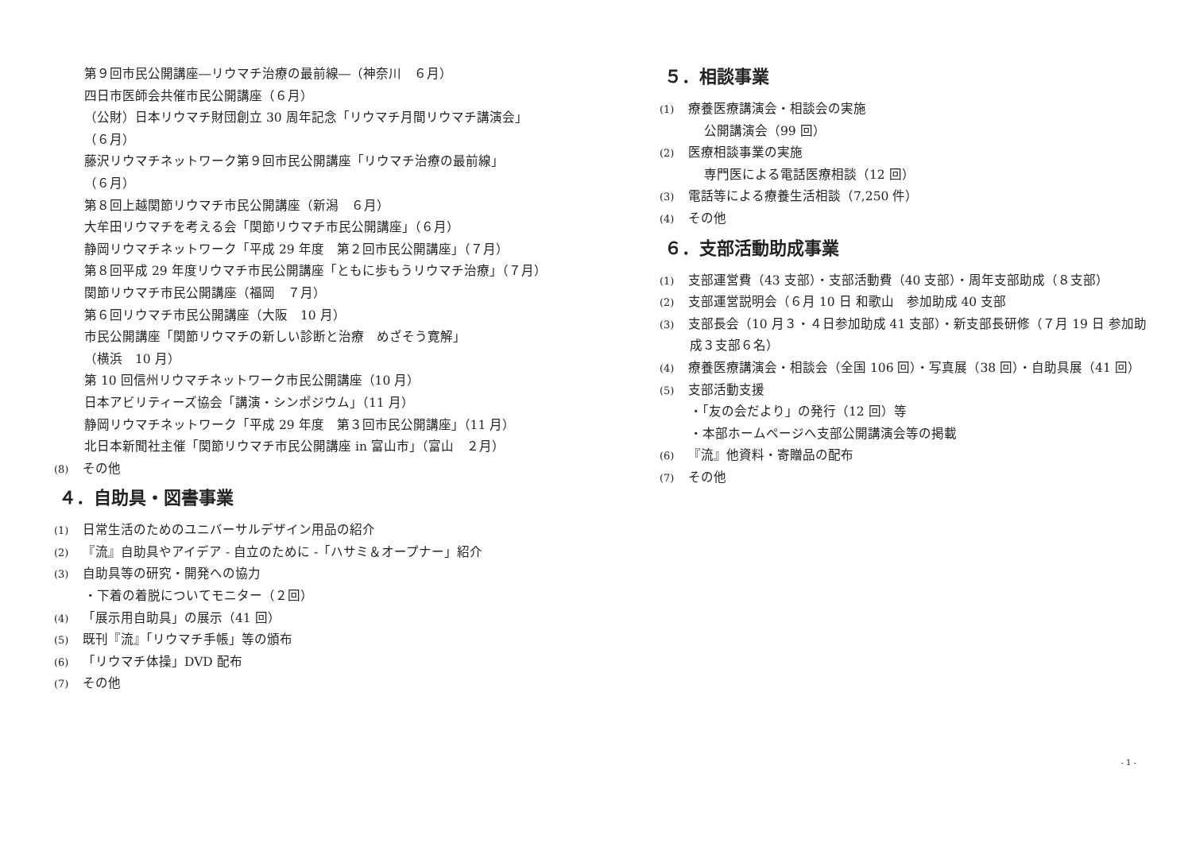第９回市民公開講座―リウマチ治療の最前線―（神奈川　６月）
四日市医師会共催市民公開講座（６月）
（公財）日本リウマチ財団創立 30 周年記念「リウマチ月間リウマチ講演会」
（６月）
藤沢リウマチネットワーク第９回市民公開講座「リウマチ治療の最前線」
（６月）
第８回上越関節リウマチ市民公開講座（新潟　６月）
大牟田リウマチを考える会「関節リウマチ市民公開講座」（６月）
静岡リウマチネットワーク「平成 29 年度　第２回市民公開講座」（７月）
第８回平成 29 年度リウマチ市民公開講座「ともに歩もうリウマチ治療」（７月）
関節リウマチ市民公開講座（福岡　７月）
第６回リウマチ市民公開講座（大阪　10 月）
市民公開講座「関節リウマチの新しい診断と治療　めざそう寛解」
（横浜　10 月）
第 10 回信州リウマチネットワーク市民公開講座（10 月）
日本アビリティーズ協会「講演・シンポジウム」（11 月）
静岡リウマチネットワーク「平成 29 年度　第３回市民公開講座」（11 月）
北日本新聞社主催「関節リウマチ市民公開講座 in 富山市」（富山　２月）
(8) その他
４．自助具・図書事業
(1) 日常生活のためのユニバーサルデザイン用品の紹介
(2) 『流』自助具やアイデア - 自立のために -「ハサミ＆オープナー」紹介
(3) 自助具等の研究・開発への協力
・下着の着脱についてモニター（２回）
(4) 「展示用自助具」の展示（41 回）
(5) 既刊『流』「リウマチ手帳」等の頒布
(6) 「リウマチ体操」DVD 配布
(7) その他
５．相談事業
(1) 療養医療講演会・相談会の実施
公開講演会（99 回）
(2) 医療相談事業の実施
専門医による電話医療相談（12 回）
(3) 電話等による療養生活相談（7,250 件）
(4) その他
６．支部活動助成事業
(1) 支部運営費（43 支部）・支部活動費（40 支部）・周年支部助成（８支部）
(2) 支部運営説明会（６月 10 日 和歌山　参加助成 40 支部
(3) 支部長会（10 月３・４日参加助成 41 支部）・新支部長研修（７月 19 日 参加助
成３支部６名）
(4) 療養医療講演会・相談会（全国 106 回）・写真展（38 回）・自助具展（41 回）
(5) 支部活動支援
・「友の会だより」の発行（12 回）等
・本部ホームページへ支部公開講演会等の掲載
(6) 『流』他資料・寄贈品の配布
(7) その他
- 1 -